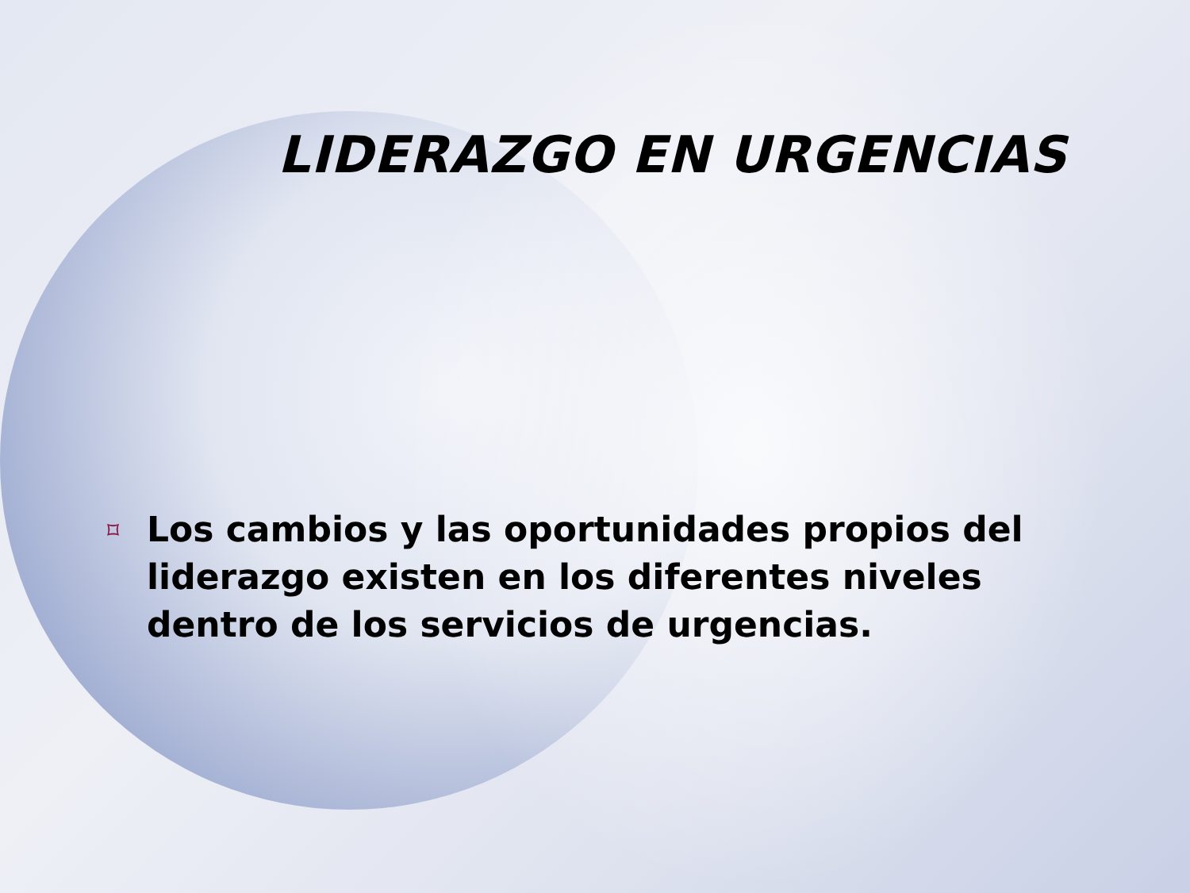LIDERAZGO EN URGENCIAS
⌑ Los cambios y las oportunidades propios del liderazgo existen en los diferentes niveles dentro de los servicios de urgencias.